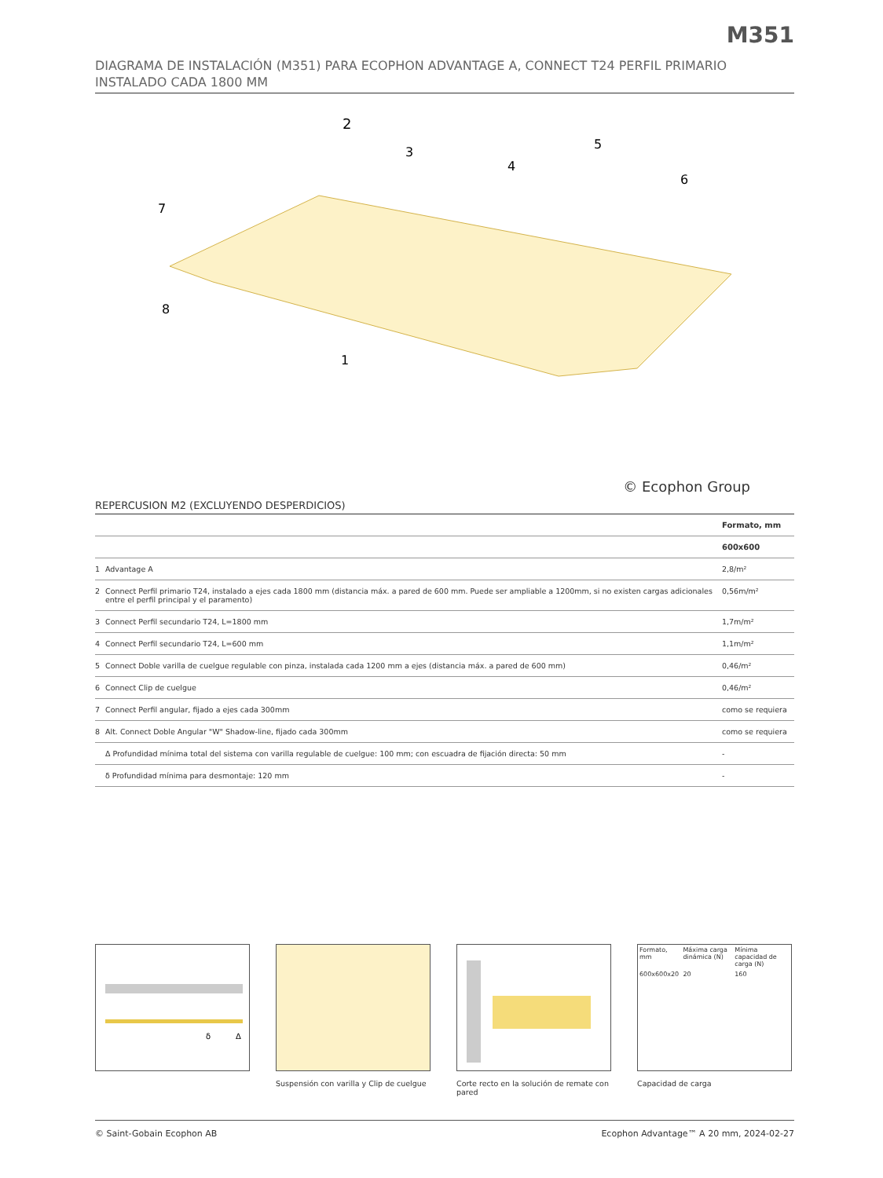M351
DIAGRAMA DE INSTALACIÓN (M351) PARA ECOPHON ADVANTAGE A, CONNECT T24 PERFIL PRIMARIO INSTALADO CADA 1800 MM
2
3
4
5
6
7
8
1
© Ecophon Group
REPERCUSION M2 (EXCLUYENDO DESPERDICIOS)
| | | Formato, mm |
| --- | --- | --- |
| | | 600x600 |
| 1 | Advantage A | 2,8/m² |
| 2 | Connect Perfil primario T24, instalado a ejes cada 1800 mm (distancia máx. a pared de 600 mm. Puede ser ampliable a 1200mm, si no existen cargas adicionales entre el perfil principal y el paramento) | 0,56m/m² |
| 3 | Connect Perfil secundario T24, L=1800 mm | 1,7m/m² |
| 4 | Connect Perfil secundario T24, L=600 mm | 1,1m/m² |
| 5 | Connect Doble varilla de cuelgue regulable con pinza, instalada cada 1200 mm a ejes (distancia máx. a pared de 600 mm) | 0,46/m² |
| 6 | Connect Clip de cuelgue | 0,46/m² |
| 7 | Connect Perfil angular, fijado a ejes cada 300mm | como se requiera |
| 8 | Alt. Connect Doble Angular "W" Shadow-line, fijado cada 300mm | como se requiera |
| | Δ Profundidad mínima total del sistema con varilla regulable de cuelgue: 100 mm; con escuadra de fijación directa: 50 mm | - |
| | δ Profundidad mínima para desmontaje: 120 mm | - |
δ
Δ
Suspensión con varilla y Clip de cuelgue
Corte recto en la solución de remate con pared
| Formato, mm | Máxima carga dinámica (N) | Mínima capacidad de carga (N) |
| 600x600x20 | 20 | 160 |
Capacidad de carga
© Saint-Gobain Ecophon AB Ecophon Advantage™ A 20 mm, 2024-02-27